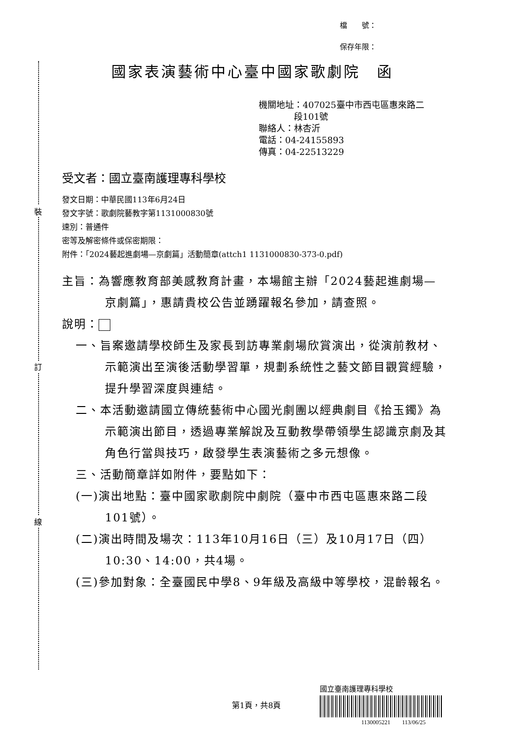裝
訂
線
檔　　號：
保存年限：
國家表演藝術中心臺中國家歌劇院　函
機關地址：407025臺中市西屯區惠來路二
　　　　段101號
聯絡人：林杏沂
電話：04-24155893
傳真：04-22513229
受文者：國立臺南護理專科學校
發文日期：中華民國113年6月24日
發文字號：歌劇院藝教字第1131000830號
速別：普通件
密等及解密條件或保密期限：
附件：「2024藝起進劇場—京劇篇」活動簡章(attch1 1131000830-373-0.pdf)
主旨：為響應教育部美感教育計畫，本場館主辦「2024藝起進劇場—京劇篇」，惠請貴校公告並踴躍報名參加，請查照。
說明：
一、旨案邀請學校師生及家長到訪專業劇場欣賞演出，從演前教材、示範演出至演後活動學習單，規劃系統性之藝文節目觀賞經驗，提升學習深度與連結。
二、本活動邀請國立傳統藝術中心國光劇團以經典劇目《拾玉鐲》為示範演出節目，透過專業解說及互動教學帶領學生認識京劇及其角色行當與技巧，啟發學生表演藝術之多元想像。
三、活動簡章詳如附件，要點如下：
(一)演出地點：臺中國家歌劇院中劇院（臺中市西屯區惠來路二段101號）。
(二)演出時間及場次：113年10月16日（三）及10月17日（四）10:30、14:00，共4場。
(三)參加對象：全臺國民中學8、9年級及高級中等學校，混齡報名。
第1頁，共8頁
國立臺南護理專科學校
1130005221　　113/06/25